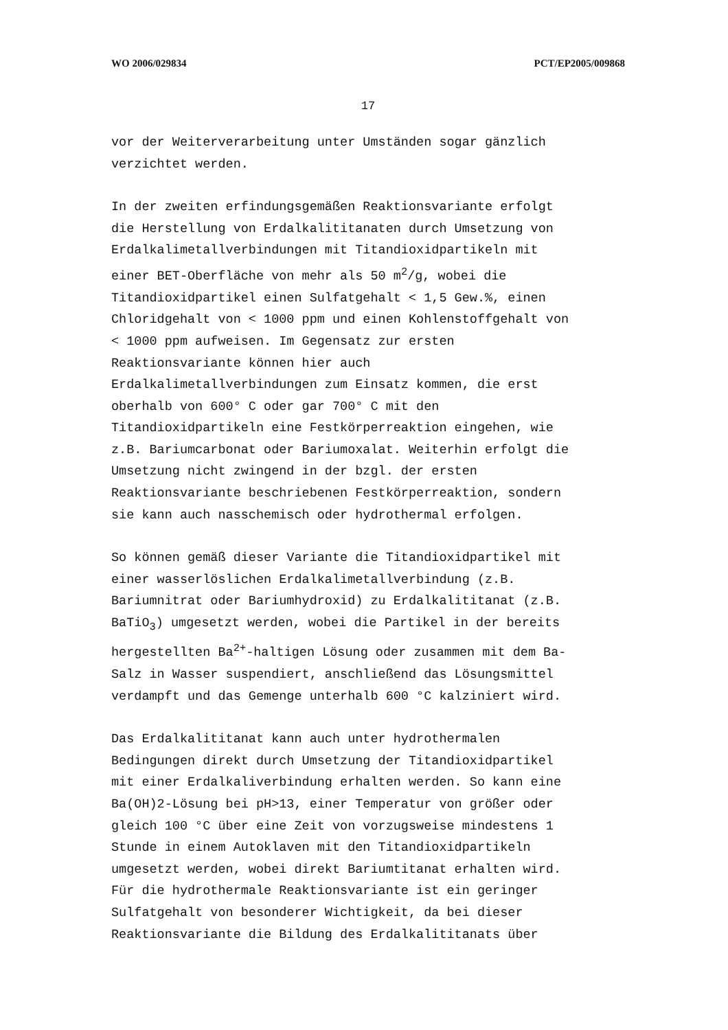WO 2006/029834 PCT/EP2005/009868
17
vor der Weiterverarbeitung unter Umständen sogar gänzlich verzichtet werden.
In der zweiten erfindungsgemäßen Reaktionsvariante erfolgt die Herstellung von Erdalkalititanaten durch Umsetzung von Erdalkalimetallverbindungen mit Titandioxidpartikeln mit einer BET-Oberfläche von mehr als 50 m<sup>2</sup>/g, wobei die Titandioxidpartikel einen Sulfatgehalt < 1,5 Gew.%, einen Chloridgehalt von < 1000 ppm und einen Kohlenstoffgehalt von < 1000 ppm aufweisen. Im Gegensatz zur ersten Reaktionsvariante können hier auch Erdalkalimetallverbindungen zum Einsatz kommen, die erst oberhalb von 600° C oder gar 700° C mit den Titandioxidpartikeln eine Festkörperreaktion eingehen, wie z.B. Bariumcarbonat oder Bariumoxalat. Weiterhin erfolgt die Umsetzung nicht zwingend in der bzgl. der ersten Reaktionsvariante beschriebenen Festkörperreaktion, sondern sie kann auch nasschemisch oder hydrothermal erfolgen.
So können gemäß dieser Variante die Titandioxidpartikel mit einer wasserlöslichen Erdalkalimetallverbindung (z.B. Bariumnitrat oder Bariumhydroxid) zu Erdalkalititanat (z.B. BaTiO<sub>3</sub>) umgesetzt werden, wobei die Partikel in der bereits hergestellten Ba<sup>2+</sup>-haltigen Lösung oder zusammen mit dem Ba- Salz in Wasser suspendiert, anschließend das Lösungsmittel verdampft und das Gemenge unterhalb 600 °C kalziniert wird.
Das Erdalkalititanat kann auch unter hydrothermalen Bedingungen direkt durch Umsetzung der Titandioxidpartikel mit einer Erdalkaliverbindung erhalten werden. So kann eine Ba(OH)2-Lösung bei pH>13, einer Temperatur von größer oder gleich 100 °C über eine Zeit von vorzugsweise mindestens 1 Stunde in einem Autoklaven mit den Titandioxidpartikeln umgesetzt werden, wobei direkt Bariumtitanat erhalten wird. Für die hydrothermale Reaktionsvariante ist ein geringer Sulfatgehalt von besonderer Wichtigkeit, da bei dieser Reaktionsvariante die Bildung des Erdalkalititanats über